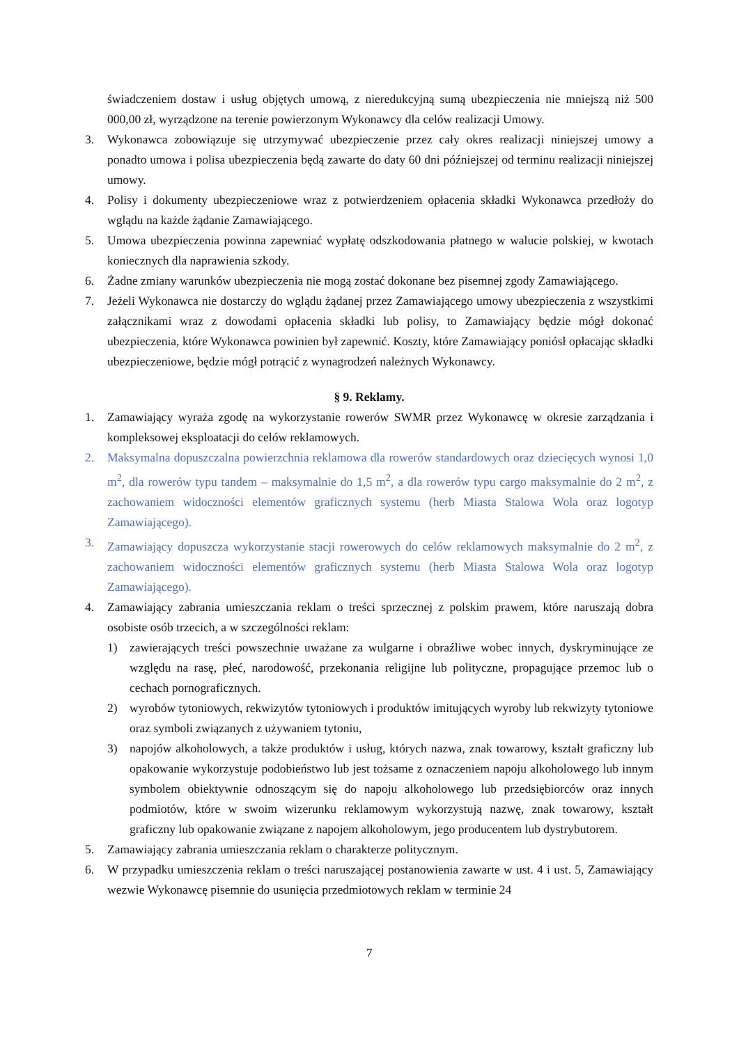świadczeniem dostaw i usług objętych umową, z nieredukcyjną sumą ubezpieczenia nie mniejszą niż 500 000,00 zł, wyrządzone na terenie powierzonym Wykonawcy dla celów realizacji Umowy.
3. Wykonawca zobowiązuje się utrzymywać ubezpieczenie przez cały okres realizacji niniejszej umowy a ponadto umowa i polisa ubezpieczenia będą zawarte do daty 60 dni późniejszej od terminu realizacji niniejszej umowy.
4. Polisy i dokumenty ubezpieczeniowe wraz z potwierdzeniem opłacenia składki Wykonawca przedłoży do wglądu na każde żądanie Zamawiającego.
5. Umowa ubezpieczenia powinna zapewniać wypłatę odszkodowania płatnego w walucie polskiej, w kwotach koniecznych dla naprawienia szkody.
6. Żadne zmiany warunków ubezpieczenia nie mogą zostać dokonane bez pisemnej zgody Zamawiającego.
7. Jeżeli Wykonawca nie dostarczy do wglądu żądanej przez Zamawiającego umowy ubezpieczenia z wszystkimi załącznikami wraz z dowodami opłacenia składki lub polisy, to Zamawiający będzie mógł dokonać ubezpieczenia, które Wykonawca powinien był zapewnić. Koszty, które Zamawiający poniósł opłacając składki ubezpieczeniowe, będzie mógł potrącić z wynagrodzeń należnych Wykonawcy.
§ 9. Reklamy.
1. Zamawiający wyraża zgodę na wykorzystanie rowerów SWMR przez Wykonawcę w okresie zarządzania i kompleksowej eksploatacji do celów reklamowych.
2. Maksymalna dopuszczalna powierzchnia reklamowa dla rowerów standardowych oraz dziecięcych wynosi 1,0 m<sup>2</sup>, dla rowerów typu tandem – maksymalnie do 1,5 m<sup>2</sup>, a dla rowerów typu cargo maksymalnie do 2 m<sup>2</sup>, z zachowaniem widoczności elementów graficznych systemu (herb Miasta Stalowa Wola oraz logotyp Zamawiającego).
3. Zamawiający dopuszcza wykorzystanie stacji rowerowych do celów reklamowych maksymalnie do 2 m<sup>2</sup>, z zachowaniem widoczności elementów graficznych systemu (herb Miasta Stalowa Wola oraz logotyp Zamawiającego).
4. Zamawiający zabrania umieszczania reklam o treści sprzecznej z polskim prawem, które naruszają dobra osobiste osób trzecich, a w szczególności reklam:
1) zawierających treści powszechnie uważane za wulgarne i obraźliwe wobec innych, dyskryminujące ze względu na rasę, płeć, narodowość, przekonania religijne lub polityczne, propagujące przemoc lub o cechach pornograficznych.
2) wyrobów tytoniowych, rekwizytów tytoniowych i produktów imitujących wyroby lub rekwizyty tytoniowe oraz symboli związanych z używaniem tytoniu,
3) napojów alkoholowych, a także produktów i usług, których nazwa, znak towarowy, kształt graficzny lub opakowanie wykorzystuje podobieństwo lub jest tożsame z oznaczeniem napoju alkoholowego lub innym symbolem obiektywnie odnoszącym się do napoju alkoholowego lub przedsiębiorców oraz innych podmiotów, które w swoim wizerunku reklamowym wykorzystują nazwę, znak towarowy, kształt graficzny lub opakowanie związane z napojem alkoholowym, jego producentem lub dystrybutorem.
5. Zamawiający zabrania umieszczania reklam o charakterze politycznym.
6. W przypadku umieszczenia reklam o treści naruszającej postanowienia zawarte w ust. 4 i ust. 5, Zamawiający wezwie Wykonawcę pisemnie do usunięcia przedmiotowych reklam w terminie 24
7